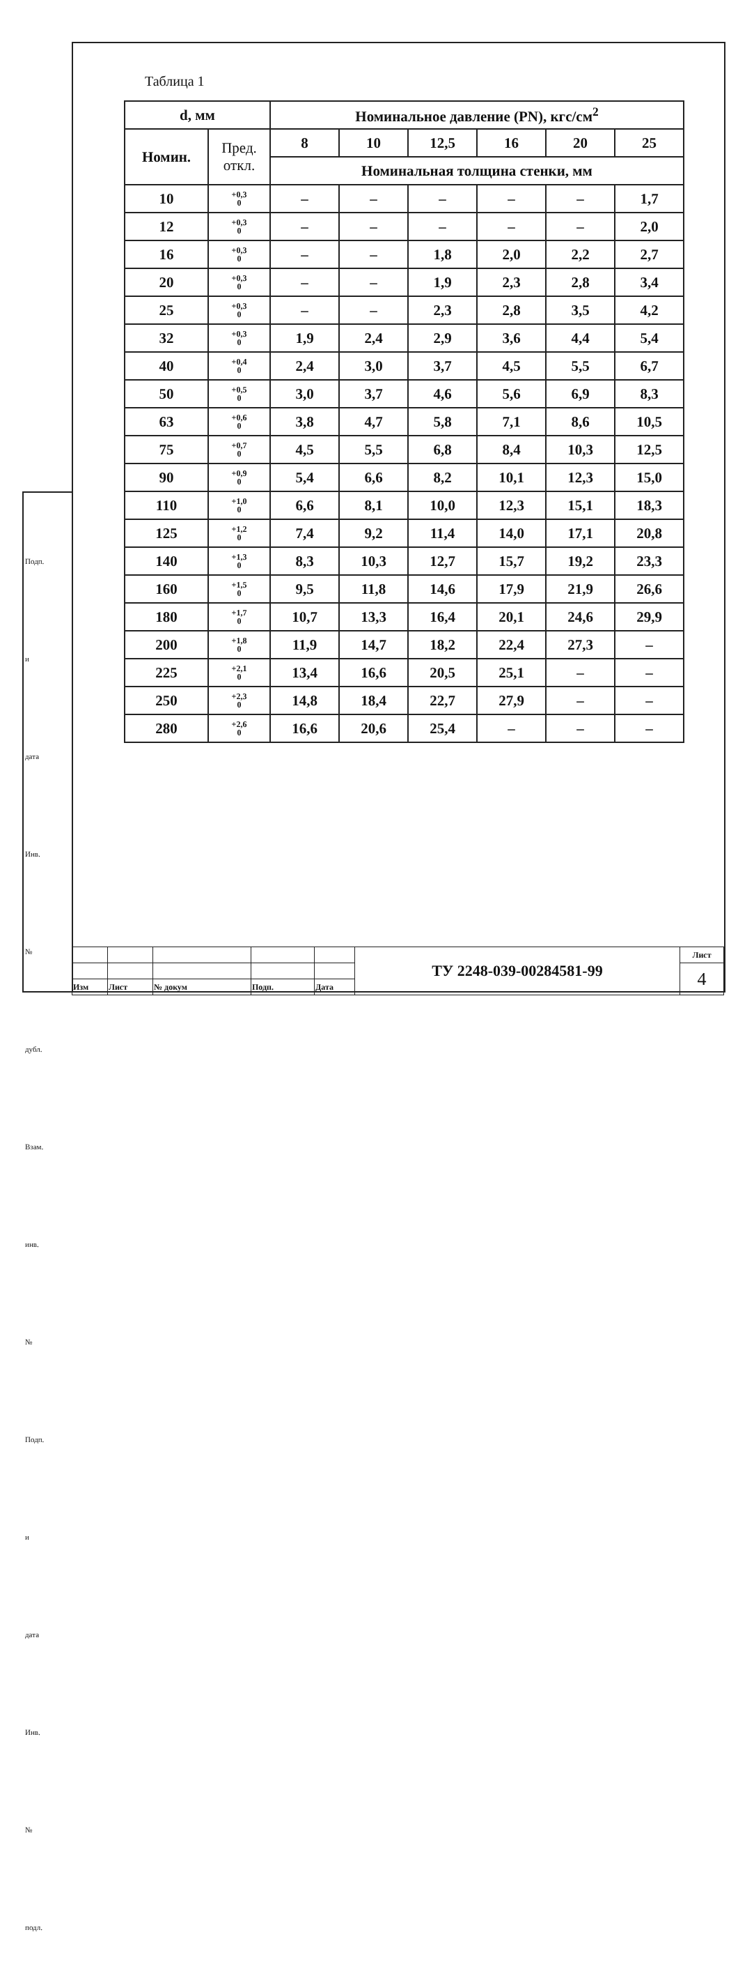Таблица 1
| d, мм | | Номинальное давление (PN), кгс/см<sup>2</sup> | | | | | |
| --- | --- | --- | --- | --- | --- | --- | --- |
| Номин. | Пред. откл. | 8 | 10 | 12,5 | 16 | 20 | 25 |
| | | Номинальная толщина стенки, мм | | | | | |
| 10 | +0,3 0 | – | – | – | – | – | 1,7 |
| 12 | +0,3 0 | – | – | – | – | – | 2,0 |
| 16 | +0,3 0 | – | – | 1,8 | 2,0 | 2,2 | 2,7 |
| 20 | +0,3 0 | – | – | 1,9 | 2,3 | 2,8 | 3,4 |
| 25 | +0,3 0 | – | – | 2,3 | 2,8 | 3,5 | 4,2 |
| 32 | +0,3 0 | 1,9 | 2,4 | 2,9 | 3,6 | 4,4 | 5,4 |
| 40 | +0,4 0 | 2,4 | 3,0 | 3,7 | 4,5 | 5,5 | 6,7 |
| 50 | +0,5 0 | 3,0 | 3,7 | 4,6 | 5,6 | 6,9 | 8,3 |
| 63 | +0,6 0 | 3,8 | 4,7 | 5,8 | 7,1 | 8,6 | 10,5 |
| 75 | +0,7 0 | 4,5 | 5,5 | 6,8 | 8,4 | 10,3 | 12,5 |
| 90 | +0,9 0 | 5,4 | 6,6 | 8,2 | 10,1 | 12,3 | 15,0 |
| 110 | +1,0 0 | 6,6 | 8,1 | 10,0 | 12,3 | 15,1 | 18,3 |
| 125 | +1,2 0 | 7,4 | 9,2 | 11,4 | 14,0 | 17,1 | 20,8 |
| 140 | +1,3 0 | 8,3 | 10,3 | 12,7 | 15,7 | 19,2 | 23,3 |
| 160 | +1,5 0 | 9,5 | 11,8 | 14,6 | 17,9 | 21,9 | 26,6 |
| 180 | +1,7 0 | 10,7 | 13,3 | 16,4 | 20,1 | 24,6 | 29,9 |
| 200 | +1,8 0 | 11,9 | 14,7 | 18,2 | 22,4 | 27,3 | – |
| 225 | +2,1 0 | 13,4 | 16,6 | 20,5 | 25,1 | – | – |
| 250 | +2,3 0 | 14,8 | 18,4 | 22,7 | 27,9 | – | – |
| 280 | +2,6 0 | 16,6 | 20,6 | 25,4 | – | – | – |
Подп. и дата
Инв. № дубл.
Взам. инв. №
Подп. и дата
Инв. № подл.
| | | | | | ТУ 2248-039-00284581-99 | Лист |
| | | | | | | 4 |
| Изм | Лист | № докум | Подп. | Дата | | |